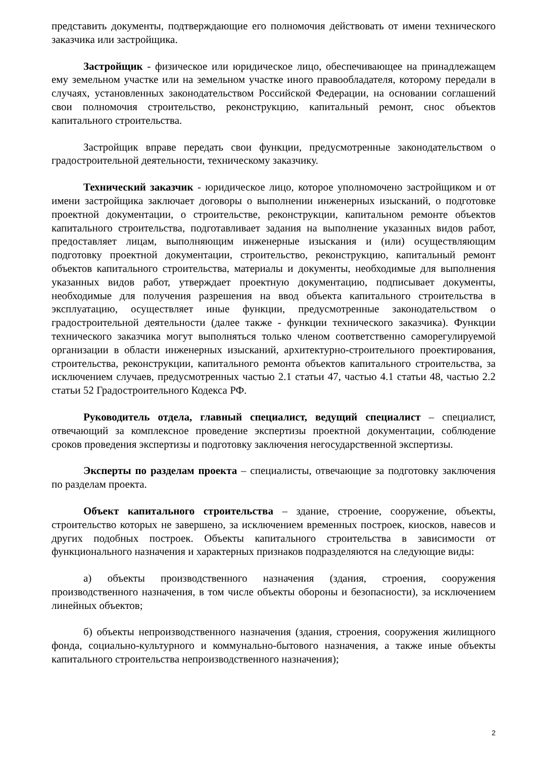представить документы, подтверждающие его полномочия действовать от имени технического заказчика или застройщика.
Застройщик - физическое или юридическое лицо, обеспечивающее на принадлежащем ему земельном участке или на земельном участке иного правообладателя, которому передали в случаях, установленных законодательством Российской Федерации, на основании соглашений свои полномочия строительство, реконструкцию, капитальный ремонт, снос объектов капитального строительства.
Застройщик вправе передать свои функции, предусмотренные законодательством о градостроительной деятельности, техническому заказчику.
Технический заказчик - юридическое лицо, которое уполномочено застройщиком и от имени застройщика заключает договоры о выполнении инженерных изысканий, о подготовке проектной документации, о строительстве, реконструкции, капитальном ремонте объектов капитального строительства, подготавливает задания на выполнение указанных видов работ, предоставляет лицам, выполняющим инженерные изыскания и (или) осуществляющим подготовку проектной документации, строительство, реконструкцию, капитальный ремонт объектов капитального строительства, материалы и документы, необходимые для выполнения указанных видов работ, утверждает проектную документацию, подписывает документы, необходимые для получения разрешения на ввод объекта капитального строительства в эксплуатацию, осуществляет иные функции, предусмотренные законодательством о градостроительной деятельности (далее также - функции технического заказчика). Функции технического заказчика могут выполняться только членом соответственно саморегулируемой организации в области инженерных изысканий, архитектурно-строительного проектирования, строительства, реконструкции, капитального ремонта объектов капитального строительства, за исключением случаев, предусмотренных частью 2.1 статьи 47, частью 4.1 статьи 48, частью 2.2 статьи 52 Градостроительного Кодекса РФ.
Руководитель отдела, главный специалист, ведущий специалист – специалист, отвечающий за комплексное проведение экспертизы проектной документации, соблюдение сроков проведения экспертизы и подготовку заключения негосударственной экспертизы.
Эксперты по разделам проекта – специалисты, отвечающие за подготовку заключения по разделам проекта.
Объект капитального строительства – здание, строение, сооружение, объекты, строительство которых не завершено, за исключением временных построек, киосков, навесов и других подобных построек. Объекты капитального строительства в зависимости от функционального назначения и характерных признаков подразделяются на следующие виды:
а) объекты производственного назначения (здания, строения, сооружения производственного назначения, в том числе объекты обороны и безопасности), за исключением линейных объектов;
б) объекты непроизводственного назначения (здания, строения, сооружения жилищного фонда, социально-культурного и коммунально-бытового назначения, а также иные объекты капитального строительства непроизводственного назначения);
2